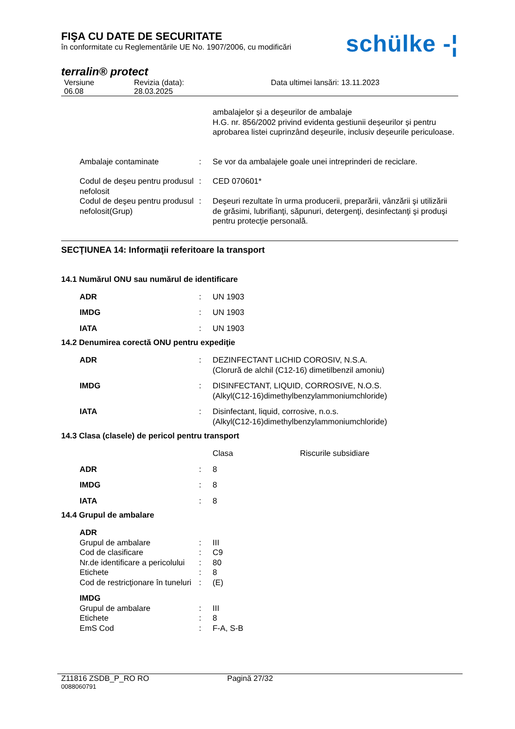schülke -¦
FIŞA CU DATE DE SECURITATE
în conformitate cu Reglementările UE No. 1907/2006, cu modificări
terralin® protect
Versiune
06.08
Revizia (data):
28.03.2025
Data ultimei lansări: 13.11.2023
ambalajelor și a deșeurilor de ambalaje
H.G. nr. 856/2002 privind evidenta gestiunii deșeurilor și pentru aprobarea listei cuprinzând deșeurile, inclusiv deșeurile periculoase.
Ambalaje contaminate : Se vor da ambalajele goale unei intreprinderi de reciclare.
Codul de deşeu pentru produsul nefolosit
: CED 070601*
Codul de deşeu pentru produsul nefolosit(Grup)
: Deşeuri rezultate în urma producerii, preparării, vânzării şi utilizării de grăsimi, lubrifianţi, săpunuri, detergenţi, desinfectanţi şi produşi pentru protecţie personală.
SECŢIUNEA 14: Informaţii referitoare la transport
14.1 Numărul ONU sau numărul de identificare
ADR : UN 1903
IMDG : UN 1903
IATA : UN 1903
14.2 Denumirea corectă ONU pentru expediţie
ADR : DEZINFECTANT LICHID COROSIV, N.S.A.
(Clorură de alchil (C12-16) dimetilbenzil amoniu)
IMDG : DISINFECTANT, LIQUID, CORROSIVE, N.O.S.
(Alkyl(C12-16)dimethylbenzylammoniumchloride)
IATA : Disinfectant, liquid, corrosive, n.o.s.
(Alkyl(C12-16)dimethylbenzylammoniumchloride)
14.3 Clasa (clasele) de pericol pentru transport
Clasa Riscurile subsidiare
ADR : 8
IMDG : 8
IATA : 8
14.4 Grupul de ambalare
ADR
Grupul de ambalare : III
Cod de clasificare : C9
Nr.de identificare a pericolului
: 80
Etichete : 8
Cod de restricţionare în tuneluri
: (E)
IMDG
Grupul de ambalare : III
Etichete : 8
EmS Cod : F-A, S-B
Z11816 ZSDB_P_RO RO Pagină 27/32
0088060791